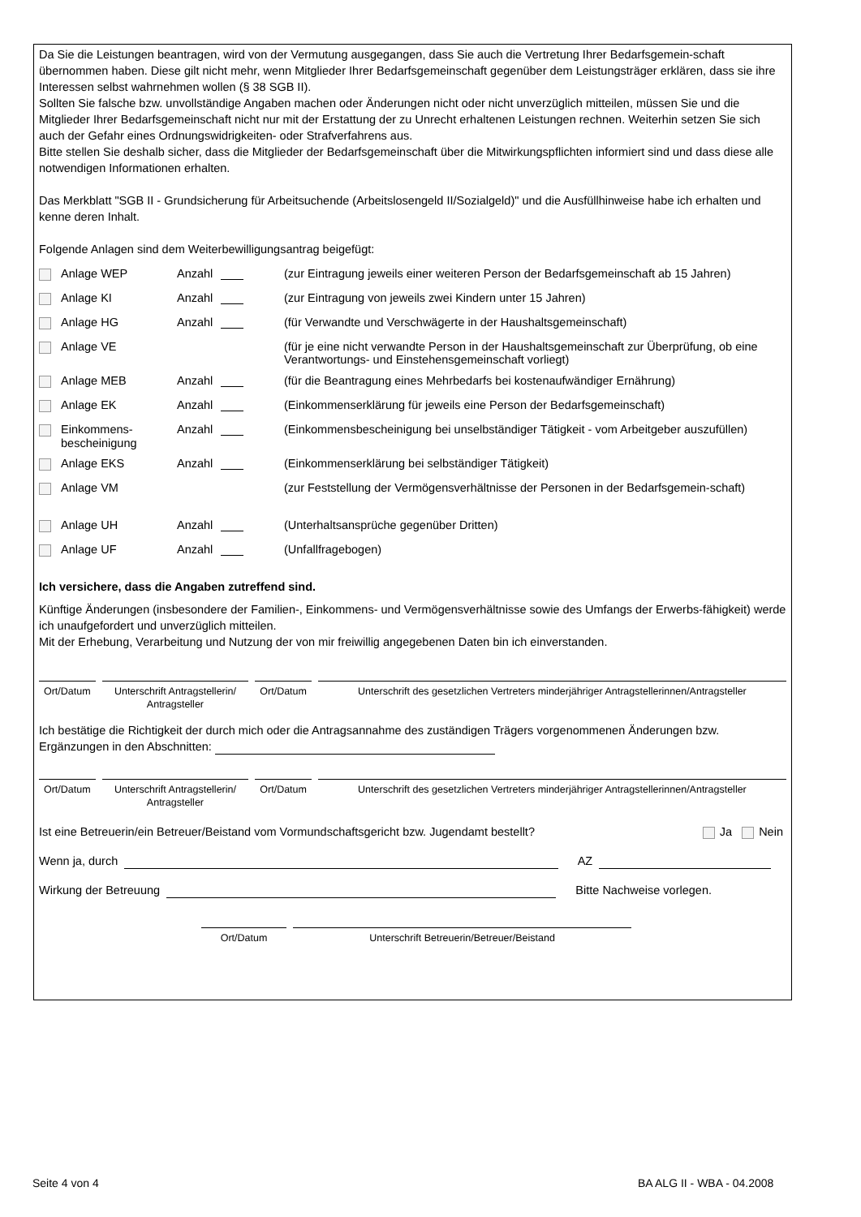Da Sie die Leistungen beantragen, wird von der Vermutung ausgegangen, dass Sie auch die Vertretung Ihrer Bedarfsgemein-schaft übernommen haben. Diese gilt nicht mehr, wenn Mitglieder Ihrer Bedarfsgemeinschaft gegenüber dem Leistungsträger erklären, dass sie ihre Interessen selbst wahrnehmen wollen (§ 38 SGB II).
Sollten Sie falsche bzw. unvollständige Angaben machen oder Änderungen nicht oder nicht unverzüglich mitteilen, müssen Sie und die Mitglieder Ihrer Bedarfsgemeinschaft nicht nur mit der Erstattung der zu Unrecht erhaltenen Leistungen rechnen. Weiterhin setzen Sie sich auch der Gefahr eines Ordnungswidrigkeiten- oder Strafverfahrens aus.
Bitte stellen Sie deshalb sicher, dass die Mitglieder der Bedarfsgemeinschaft über die Mitwirkungspflichten informiert sind und dass diese alle notwendigen Informationen erhalten.
Das Merkblatt "SGB II - Grundsicherung für Arbeitsuchende (Arbeitslosengeld II/Sozialgeld)" und die Ausfüllhinweise habe ich erhalten und kenne deren Inhalt.
Folgende Anlagen sind dem Weiterbewilligungsantrag beigefügt:
| Anlage WEP | Anzahl | (zur Eintragung jeweils einer weiteren Person der Bedarfsgemeinschaft ab 15 Jahren) |
| Anlage KI | Anzahl | (zur Eintragung von jeweils zwei Kindern unter 15 Jahren) |
| Anlage HG | Anzahl | (für Verwandte und Verschwägerte in der Haushaltsgemeinschaft) |
| Anlage VE | | (für je eine nicht verwandte Person in der Haushaltsgemeinschaft zur Überprüfung, ob eine Verantwortungs- und Einstehensgemeinschaft vorliegt) |
| Anlage MEB | Anzahl | (für die Beantragung eines Mehrbedarfs bei kostenaufwändiger Ernährung) |
| Anlage EK | Anzahl | (Einkommenserklärung für jeweils eine Person der Bedarfsgemeinschaft) |
| Einkommens- bescheinigung | Anzahl | (Einkommensbescheinigung bei unselbständiger Tätigkeit - vom Arbeitgeber auszufüllen) |
| Anlage EKS | Anzahl | (Einkommenserklärung bei selbständiger Tätigkeit) |
| Anlage VM | | (zur Feststellung der Vermögensverhältnisse der Personen in der Bedarfsgemein-schaft) |
| Anlage UH | Anzahl | (Unterhaltsansprüche gegenüber Dritten) |
| Anlage UF | Anzahl | (Unfallfragebogen) |
Ich versichere, dass die Angaben zutreffend sind.
Künftige Änderungen (insbesondere der Familien-, Einkommens- und Vermögensverhältnisse sowie des Umfangs der Erwerbs-fähigkeit) werde ich unaufgefordert und unverzüglich mitteilen.
Mit der Erhebung, Verarbeitung und Nutzung der von mir freiwillig angegebenen Daten bin ich einverstanden.
| Ort/Datum | | Unterschrift Antragstellerin/ Antragsteller | | Ort/Datum | | Unterschrift des gesetzlichen Vertreters minderjähriger Antragstellerinnen/Antragsteller |
Ich bestätige die Richtigkeit der durch mich oder die Antragsannahme des zuständigen Trägers vorgenommenen Änderungen bzw. Ergänzungen in den Abschnitten:
| Ort/Datum | | Unterschrift Antragstellerin/ Antragsteller | | Ort/Datum | | Unterschrift des gesetzlichen Vertreters minderjähriger Antragstellerinnen/Antragsteller |
Ist eine Betreuerin/ein Betreuer/Beistand vom Vormundschaftsgericht bzw. Jugendamt bestellt? Ja Nein
Wenn ja, durch AZ
Wirkung der Betreuung Bitte Nachweise vorlegen.
| Ort/Datum | | Unterschrift Betreuerin/Betreuer/Beistand |
Seite 4 von 4 BA ALG II - WBA - 04.2008